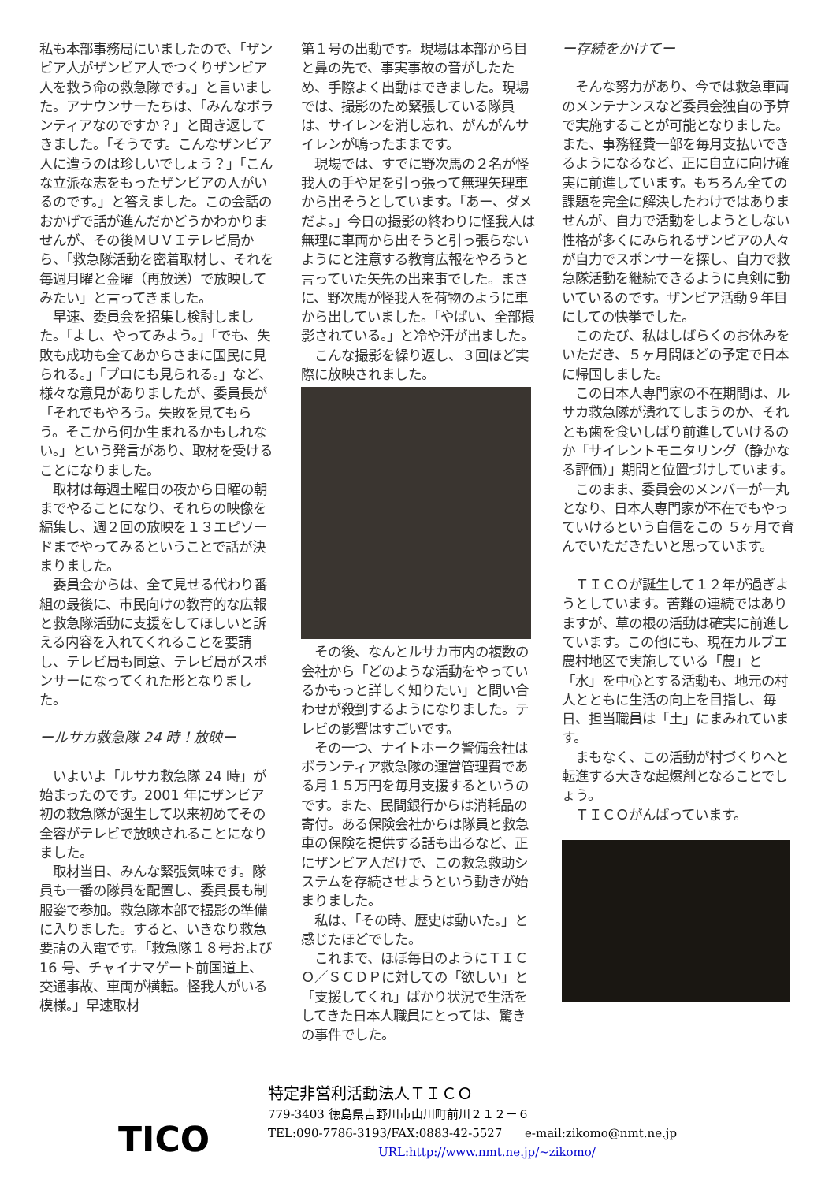私も本部事務局にいましたので、「ザンビア人がザンビア人でつくりザンビア人を救う命の救急隊です。」と言いました。アナウンサーたちは、「みんなボランティアなのですか？」と聞き返してきました。「そうです。こんなザンビア人に遭うのは珍しいでしょう？」「こんな立派な志をもったザンビアの人がいるのです。」と答えました。この会話のおかげで話が進んだかどうかわかりませんが、その後ＭＵＶＩテレビ局から、「救急隊活動を密着取材し、それを毎週月曜と金曜（再放送）で放映してみたい」と言ってきました。
　早速、委員会を招集し検討しました。「よし、やってみよう。」「でも、失敗も成功も全てあからさまに国民に見られる。」「プロにも見られる。」など、様々な意見がありましたが、委員長が「それでもやろう。失敗を見てもらう。そこから何か生まれるかもしれない。」という発言があり、取材を受けることになりました。
　取材は毎週土曜日の夜から日曜の朝までやることになり、それらの映像を編集し、週２回の放映を１３エピソードまでやってみるということで話が決まりました。
　委員会からは、全て見せる代わり番組の最後に、市民向けの教育的な広報と救急隊活動に支援をしてほしいと訴える内容を入れてくれることを要請し、テレビ局も同意、テレビ局がスポンサーになってくれた形となりました。
ールサカ救急隊 24 時！放映ー
　いよいよ「ルサカ救急隊 24 時」が始まったのです。2001 年にザンビア初の救急隊が誕生して以来初めてその全容がテレビで放映されることになりました。
　取材当日、みんな緊張気味です。隊員も一番の隊員を配置し、委員長も制服姿で参加。救急隊本部で撮影の準備に入りました。すると、いきなり救急要請の入電です。「救急隊１８号および 16 号、チャイナマゲート前国道上、交通事故、車両が横転。怪我人がいる模様。」早速取材
第１号の出動です。現場は本部から目と鼻の先で、事実事故の音がしたため、手際よく出動はできました。現場では、撮影のため緊張している隊員は、サイレンを消し忘れ、がんがんサイレンが鳴ったままです。
　現場では、すでに野次馬の２名が怪我人の手や足を引っ張って無理矢理車から出そうとしています。「あー、ダメだよ。」今日の撮影の終わりに怪我人は無理に車両から出そうと引っ張らないようにと注意する教育広報をやろうと言っていた矢先の出来事でした。まさに、野次馬が怪我人を荷物のように車から出していました。「やばい、全部撮影されている。」と冷や汗が出ました。
　こんな撮影を繰り返し、３回ほど実際に放映されました。
　その後、なんとルサカ市内の複数の会社から「どのような活動をやっているかもっと詳しく知りたい」と問い合わせが殺到するようになりました。テレビの影響はすごいです。
　その一つ、ナイトホーク警備会社はボランティア救急隊の運営管理費である月１５万円を毎月支援するというのです。また、民間銀行からは消耗品の寄付。ある保険会社からは隊員と救急車の保険を提供する話も出るなど、正にザンビア人だけで、この救急救助システムを存続させようという動きが始まりました。
　私は、「その時、歴史は動いた。」と感じたほどでした。
　これまで、ほぼ毎日のようにＴＩＣＯ／ＳＣＤＰに対しての「欲しい」と「支援してくれ」ばかり状況で生活をしてきた日本人職員にとっては、驚きの事件でした。
ー存続をかけてー
　そんな努力があり、今では救急車両のメンテナンスなど委員会独自の予算で実施することが可能となりました。また、事務経費一部を毎月支払いできるようになるなど、正に自立に向け確実に前進しています。もちろん全ての課題を完全に解決したわけではありませんが、自力で活動をしようとしない性格が多くにみられるザンビアの人々が自力でスポンサーを探し、自力で救急隊活動を継続できるように真剣に動いているのです。ザンビア活動９年目にしての快挙でした。
　このたび、私はしばらくのお休みをいただき、５ヶ月間ほどの予定で日本に帰国しました。
　この日本人専門家の不在期間は、ルサカ救急隊が潰れてしまうのか、それとも歯を食いしばり前進していけるのか「サイレントモニタリング（静かなる評価）」期間と位置づけしています。
　このまま、委員会のメンバーが一丸となり、日本人専門家が不在でもやっていけるという自信をこの ５ヶ月で育んでいただきたいと思っています。
　ＴＩＣＯが誕生して１２年が過ぎようとしています。苦難の連続ではありますが、草の根の活動は確実に前進しています。この他にも、現在カルブエ農村地区で実施している「農」と「水」を中心とする活動も、地元の村人とともに生活の向上を目指し、毎日、担当職員は「土」にまみれています。
　まもなく、この活動が村づくりへと転進する大きな起爆剤となることでしょう。
　ＴＩＣＯがんばっています。
TICO
特定非営利活動法人ＴＩＣＯ
779-3403 徳島県吉野川市山川町前川２１２－６
TEL:090-7786-3193/FAX:0883-42-5527 e-mail:zikomo@nmt.ne.jp
URL:http://www.nmt.ne.jp/~zikomo/